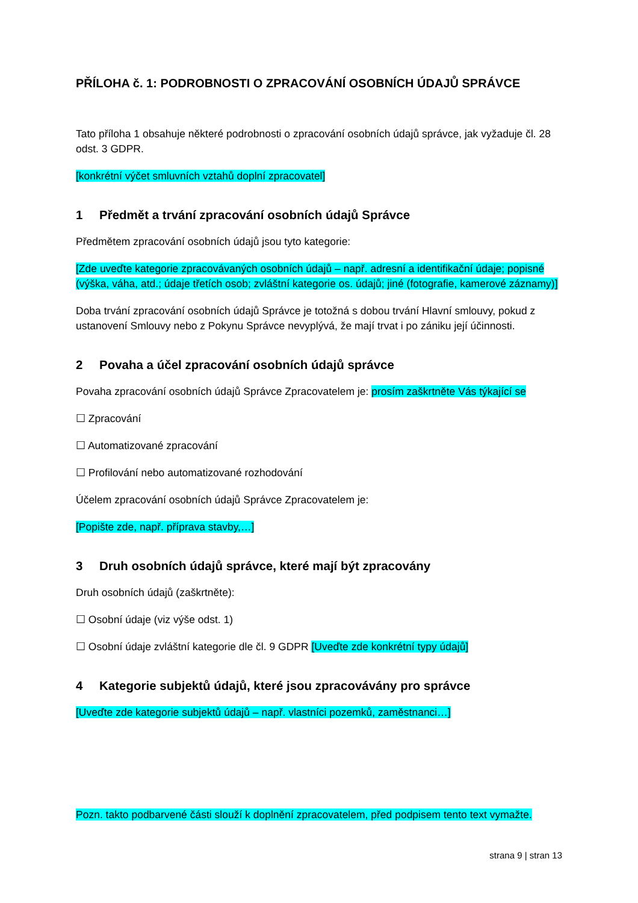PŘÍLOHA č. 1: PODROBNOSTI O ZPRACOVÁNÍ OSOBNÍCH ÚDAJŮ SPRÁVCE
Tato příloha 1 obsahuje některé podrobnosti o zpracování osobních údajů správce, jak vyžaduje čl. 28 odst. 3 GDPR.
[konkrétní výčet smluvních vztahů doplní zpracovatel]
1 Předmět a trvání zpracování osobních údajů Správce
Předmětem zpracování osobních údajů jsou tyto kategorie:
[Zde uveďte kategorie zpracovávaných osobních údajů – např. adresní a identifikační údaje; popisné (výška, váha, atd.; údaje třetích osob; zvláštní kategorie os. údajů; jiné (fotografie, kamerové záznamy)]
Doba trvání zpracování osobních údajů Správce je totožná s dobou trvání Hlavní smlouvy, pokud z ustanovení Smlouvy nebo z Pokynu Správce nevyplývá, že mají trvat i po zániku její účinnosti.
2 Povaha a účel zpracování osobních údajů správce
Povaha zpracování osobních údajů Správce Zpracovatelem je: prosím zaškrtněte Vás týkající se
☐ Zpracování
☐ Automatizované zpracování
☐ Profilování nebo automatizované rozhodování
Účelem zpracování osobních údajů Správce Zpracovatelem je:
[Popište zde, např. příprava stavby,…]
3 Druh osobních údajů správce, které mají být zpracovány
Druh osobních údajů (zaškrtněte):
☐ Osobní údaje (viz výše odst. 1)
☐ Osobní údaje zvláštní kategorie dle čl. 9 GDPR [Uveďte zde konkrétní typy údajů]
4 Kategorie subjektů údajů, které jsou zpracovávány pro správce
[Uveďte zde kategorie subjektů údajů – např. vlastníci pozemků, zaměstnanci…]
Pozn. takto podbarvené části slouží k doplnění zpracovatelem, před podpisem tento text vymažte.
strana 9 | stran 13